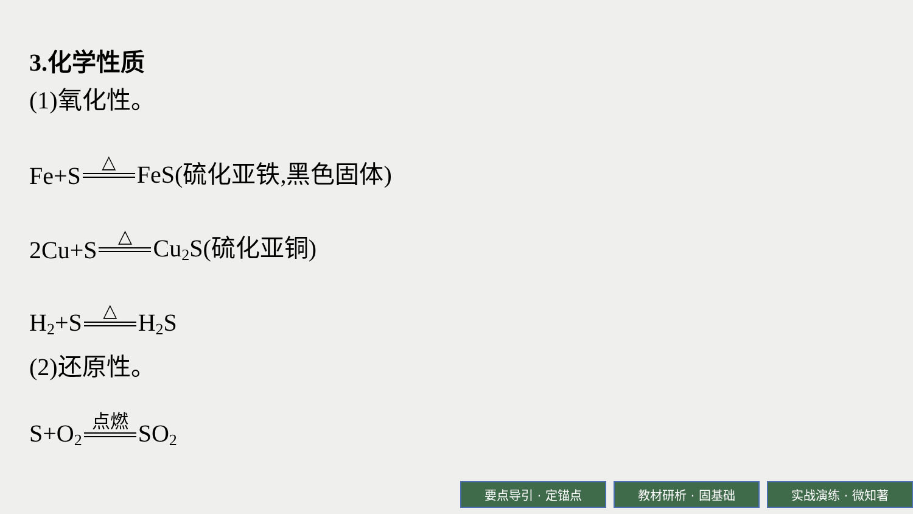3.化学性质
(1)氧化性。
Fe+S △ FeS(硫化亚铁,黑色固体)
2Cu+S △ Cu<sub>2</sub>S(硫化亚铜)
H<sub>2</sub>+S △ H<sub>2</sub>S
(2)还原性。
S+O<sub>2</sub> 点燃 SO<sub>2</sub>
要点导引 · 定锚点 教材研析 · 固基础 实战演练 · 微知著